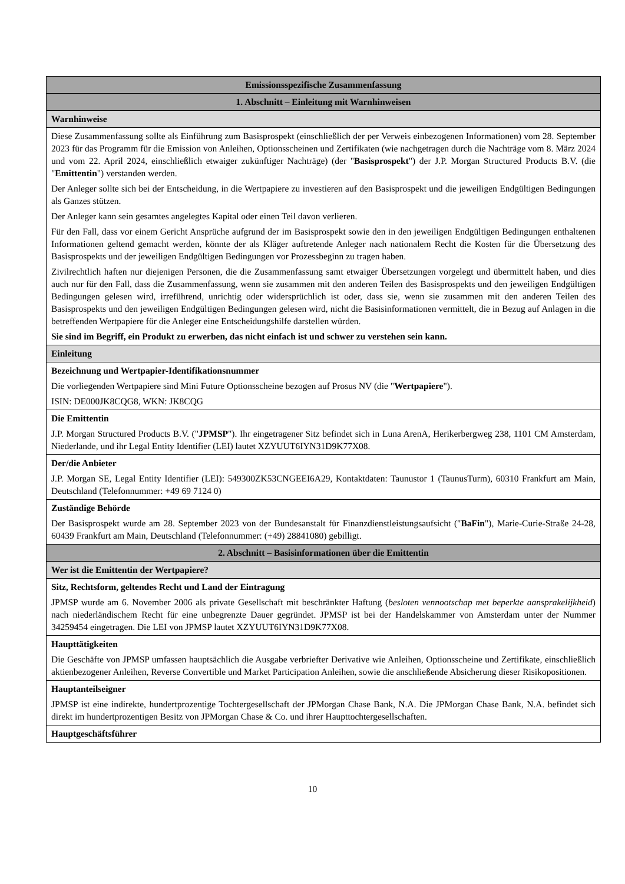| Emissionsspezifische Zusammenfassung |
| 1. Abschnitt – Einleitung mit Warnhinweisen |
| Warnhinweise |
| Diese Zusammenfassung sollte als Einführung zum Basisprospekt (einschließlich der per Verweis einbezogenen Informationen) vom 28. September 2023 für das Programm für die Emission von Anleihen, Optionsscheinen und Zertifikaten (wie nachgetragen durch die Nachträge vom 8. März 2024 und vom 22. April 2024, einschließlich etwaiger zukünftiger Nachträge) (der " Basisprospekt ") der J.P. Morgan Structured Products B.V. (die " Emittentin ") verstanden werden. Der Anleger sollte sich bei der Entscheidung, in die Wertpapiere zu investieren auf den Basisprospekt und die jeweiligen Endgültigen Bedingungen als Ganzes stützen. Der Anleger kann sein gesamtes angelegtes Kapital oder einen Teil davon verlieren. Für den Fall, dass vor einem Gericht Ansprüche aufgrund der im Basisprospekt sowie den in den jeweiligen Endgültigen Bedingungen enthaltenen Informationen geltend gemacht werden, könnte der als Kläger auftretende Anleger nach nationalem Recht die Kosten für die Übersetzung des Basisprospekts und der jeweiligen Endgültigen Bedingungen vor Prozessbeginn zu tragen haben. Zivilrechtlich haften nur diejenigen Personen, die die Zusammenfassung samt etwaiger Übersetzungen vorgelegt und übermittelt haben, und dies auch nur für den Fall, dass die Zusammenfassung, wenn sie zusammen mit den anderen Teilen des Basisprospekts und den jeweiligen Endgültigen Bedingungen gelesen wird, irreführend, unrichtig oder widersprüchlich ist oder, dass sie, wenn sie zusammen mit den anderen Teilen des Basisprospekts und den jeweiligen Endgültigen Bedingungen gelesen wird, nicht die Basisinformationen vermittelt, die in Bezug auf Anlagen in die betreffenden Wertpapiere für die Anleger eine Entscheidungshilfe darstellen würden. Sie sind im Begriff, ein Produkt zu erwerben, das nicht einfach ist und schwer zu verstehen sein kann. |
| Einleitung |
| Bezeichnung und Wertpapier-Identifikationsnummer Die vorliegenden Wertpapiere sind Mini Future Optionsscheine bezogen auf Prosus NV (die " Wertpapiere "). ISIN: DE000JK8CQG8, WKN: JK8CQG |
| Die Emittentin J.P. Morgan Structured Products B.V. (" JPMSP "). Ihr eingetragener Sitz befindet sich in Luna ArenA, Herikerbergweg 238, 1101 CM Amsterdam, Niederlande, und ihr Legal Entity Identifier (LEI) lautet XZYUUT6IYN31D9K77X08. |
| Der/die Anbieter J.P. Morgan SE, Legal Entity Identifier (LEI): 549300ZK53CNGEEI6A29, Kontaktdaten: Taunustor 1 (TaunusTurm), 60310 Frankfurt am Main, Deutschland (Telefonnummer: +49 69 7124 0) |
| Zuständige Behörde Der Basisprospekt wurde am 28. September 2023 von der Bundesanstalt für Finanzdienstleistungsaufsicht (" BaFin "), Marie-Curie-Straße 24-28, 60439 Frankfurt am Main, Deutschland (Telefonnummer: (+49) 28841080) gebilligt. |
| 2. Abschnitt – Basisinformationen über die Emittentin |
| Wer ist die Emittentin der Wertpapiere? |
| Sitz, Rechtsform, geltendes Recht und Land der Eintragung JPMSP wurde am 6. November 2006 als private Gesellschaft mit beschränkter Haftung ( besloten vennootschap met beperkte aansprakelijkheid ) nach niederländischem Recht für eine unbegrenzte Dauer gegründet. JPMSP ist bei der Handelskammer von Amsterdam unter der Nummer 34259454 eingetragen. Die LEI von JPMSP lautet XZYUUT6IYN31D9K77X08. |
| Haupttätigkeiten Die Geschäfte von JPMSP umfassen hauptsächlich die Ausgabe verbriefter Derivative wie Anleihen, Optionsscheine und Zertifikate, einschließlich aktienbezogener Anleihen, Reverse Convertible und Market Participation Anleihen, sowie die anschließende Absicherung dieser Risikopositionen. |
| Hauptanteilseigner JPMSP ist eine indirekte, hundertprozentige Tochtergesellschaft der JPMorgan Chase Bank, N.A. Die JPMorgan Chase Bank, N.A. befindet sich direkt im hundertprozentigen Besitz von JPMorgan Chase & Co. und ihrer Haupttochtergesellschaften. |
| Hauptgeschäftsführer |
10